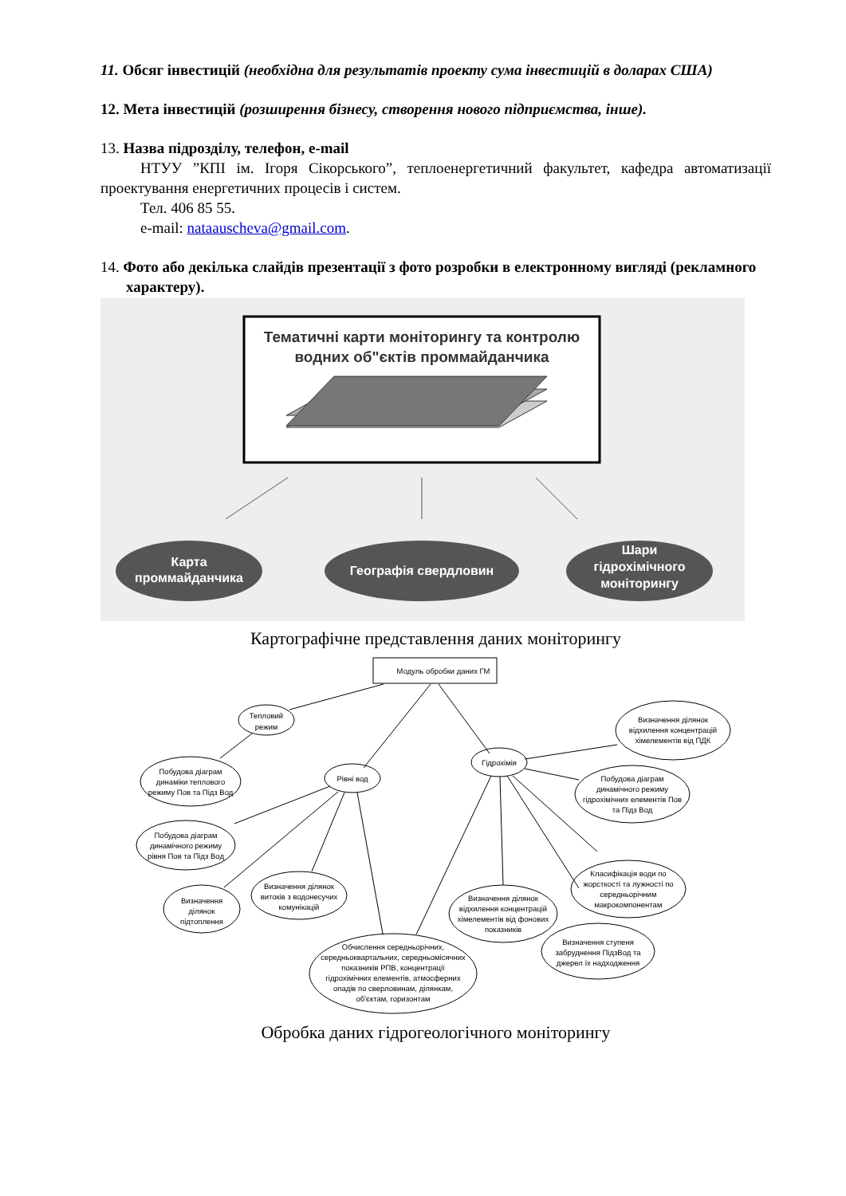11. Обсяг інвестицій (необхідна для результатів проекту сума інвестицій в доларах США)
12. Мета інвестицій (розширення бізнесу, створення нового підприємства, інше).
13. Назва підрозділу, телефон, e-mail
НТУУ ”КПІ ім. Ігоря Сікорського”, теплоенергетичний факультет, кафедра автоматизації проектування енергетичних процесів і систем.
Тел. 406 85 55.
e-mail: nataauscheva@gmail.com.
14. Фото або декілька слайдів презентації з фото розробки в електронному вигляді (рекламного характеру).
Тематичні карти моніторингу та контролю
водних об"єктів проммайданчика
Карта
проммайданчика
Географія свердловин
Шари
гідрохімічного
моніторингу
Картографічне представлення даних моніторингу
Модуль обробки даних ГМ
Тепловий
режим
Побудова діаграм
динаміки теплового
режиму Пов та Підз Вод
Рівні вод
Побудова діаграм
динамічного режиму
рівня Пов та Підз Вод
Визначення
ділянок
підтоплення
Визначення ділянок
витоків з водонесучих
комунікацій
Обчислення середньорічних,
середньоквартальних, середньомісячних
показників РПВ, концентрації
гідрохімічних елементів, атмосферних
опадів по сверловинам, ділянкам,
об'єктам, горизонтам
Гідрохімія
Визначення ділянок
відхилення концентрацій
хімелементів від ПДК
Побудова діаграм
динамічного режиму
гідрохімічних елементів Пов
та Підз Вод
Класифікація води по
жорсткості та лужності по
середньорічним
макрокомпонентам
Визначення ділянок
відхилення концентрацій
хімелементів від фонових
показників
Визначення ступеня
забруднення ПідзВод та
джерел їх надходження
Обробка даних гідрогеологічного моніторингу